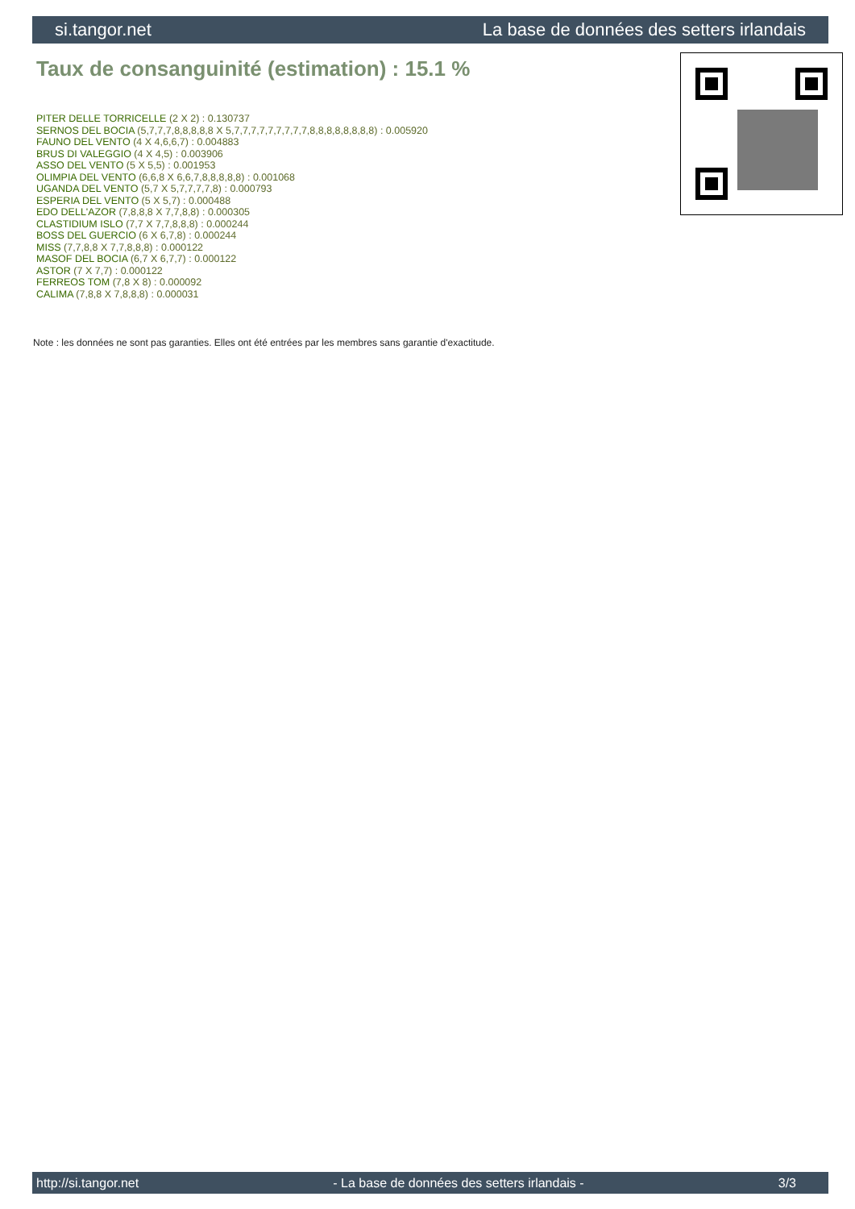si.tangor.net La base de données des setters irlandais
Taux de consanguinité (estimation) : 15.1 %
PITER DELLE TORRICELLE (2 X 2) : 0.130737
SERNOS DEL BOCIA (5,7,7,7,8,8,8,8,8 X 5,7,7,7,7,7,7,7,7,7,8,8,8,8,8,8,8,8) : 0.005920
FAUNO DEL VENTO (4 X 4,6,6,7) : 0.004883
BRUS DI VALEGGIO (4 X 4,5) : 0.003906
ASSO DEL VENTO (5 X 5,5) : 0.001953
OLIMPIA DEL VENTO (6,6,8 X 6,6,7,8,8,8,8,8) : 0.001068
UGANDA DEL VENTO (5,7 X 5,7,7,7,7,8) : 0.000793
ESPERIA DEL VENTO (5 X 5,7) : 0.000488
EDO DELL'AZOR (7,8,8,8 X 7,7,8,8) : 0.000305
CLASTIDIUM ISLO (7,7 X 7,7,8,8,8) : 0.000244
BOSS DEL GUERCIO (6 X 6,7,8) : 0.000244
MISS (7,7,8,8 X 7,7,8,8,8) : 0.000122
MASOF DEL BOCIA (6,7 X 6,7,7) : 0.000122
ASTOR (7 X 7,7) : 0.000122
FERREOS TOM (7,8 X 8) : 0.000092
CALIMA (7,8,8 X 7,8,8,8) : 0.000031
Note : les données ne sont pas garanties. Elles ont été entrées par les membres sans garantie d'exactitude.
http://si.tangor.net - La base de données des setters irlandais - 3/3